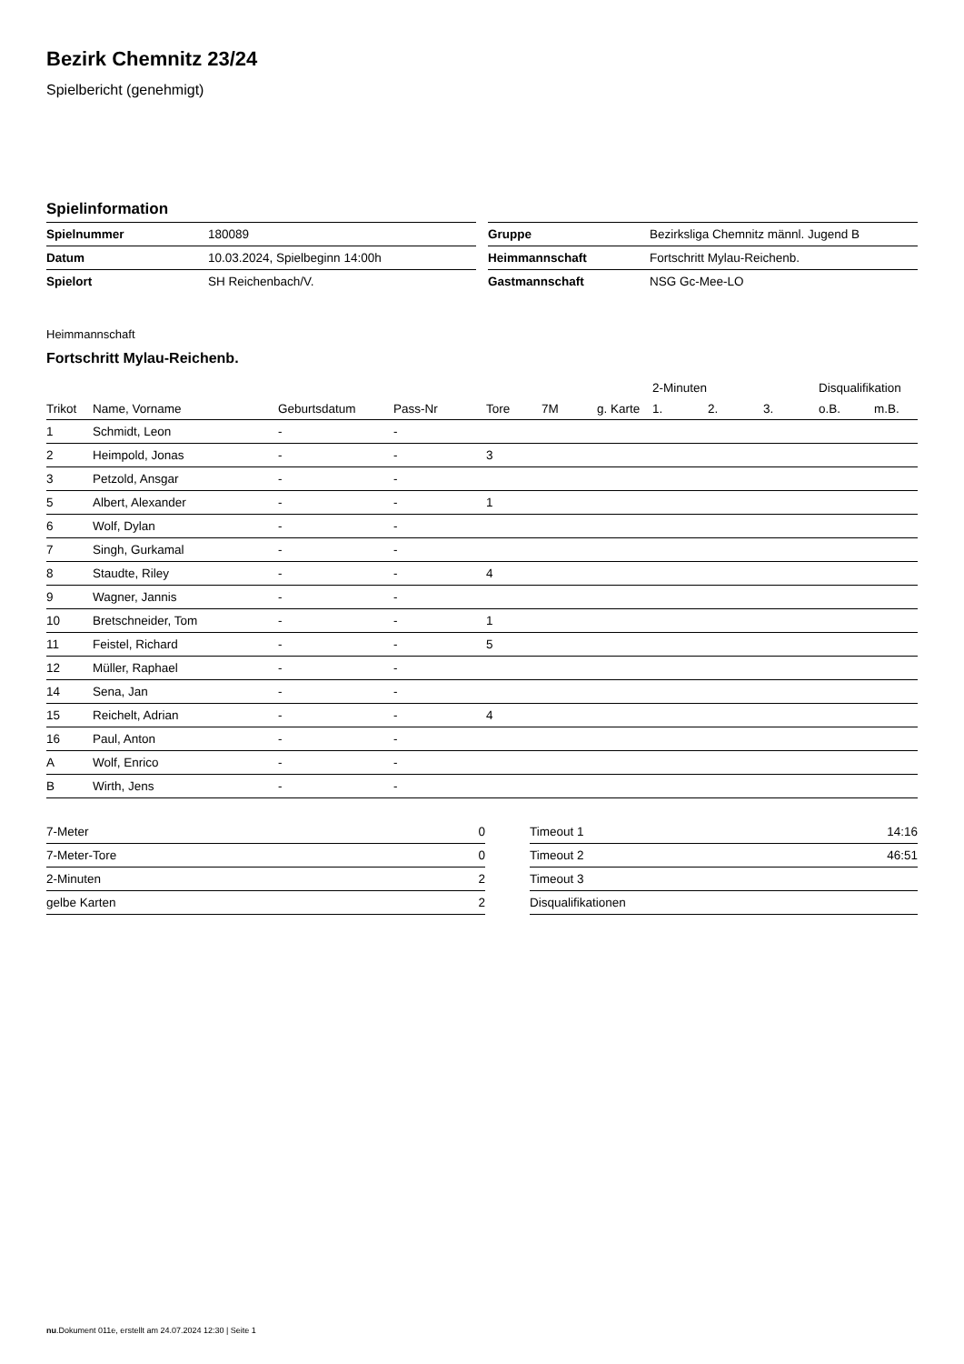Bezirk Chemnitz 23/24
Spielbericht (genehmigt)
Spielinformation
| Spielnummer | 180089 |
| Datum | 10.03.2024, Spielbeginn 14:00h |
| Spielort | SH Reichenbach/V. |
| Gruppe | Bezirksliga Chemnitz männl. Jugend B |
| Heimmannschaft | Fortschritt Mylau-Reichenb. |
| Gastmannschaft | NSG Gc-Mee-LO |
Heimmannschaft
Fortschritt Mylau-Reichenb.
| | | | | | | | 2-Minuten | | | Disqualifikation | |
| --- | --- | --- | --- | --- | --- | --- | --- | --- | --- | --- | --- |
| Trikot | Name, Vorname | Geburtsdatum | Pass-Nr | Tore | 7M | g. Karte | 1. | 2. | 3. | o.B. | m.B. |
| 1 | Schmidt, Leon | - | - | | | | | | | | |
| 2 | Heimpold, Jonas | - | - | 3 | | | | | | | |
| 3 | Petzold, Ansgar | - | - | | | | | | | | |
| 5 | Albert, Alexander | - | - | 1 | | | | | | | |
| 6 | Wolf, Dylan | - | - | | | | | | | | |
| 7 | Singh, Gurkamal | - | - | | | | | | | | |
| 8 | Staudte, Riley | - | - | 4 | | | | | | | |
| 9 | Wagner, Jannis | - | - | | | | | | | | |
| 10 | Bretschneider, Tom | - | - | 1 | | | | | | | |
| 11 | Feistel, Richard | - | - | 5 | | | | | | | |
| 12 | Müller, Raphael | - | - | | | | | | | | |
| 14 | Sena, Jan | - | - | | | | | | | | |
| 15 | Reichelt, Adrian | - | - | 4 | | | | | | | |
| 16 | Paul, Anton | - | - | | | | | | | | |
| A | Wolf, Enrico | - | - | | | | | | | | |
| B | Wirth, Jens | - | - | | | | | | | | |
| 7-Meter | 0 |
| 7-Meter-Tore | 0 |
| 2-Minuten | 2 |
| gelbe Karten | 2 |
| Timeout 1 | 14:16 |
| Timeout 2 | 46:51 |
| Timeout 3 | |
| Disqualifikationen | |
nu.Dokument 011e, erstellt am 24.07.2024 12:30 | Seite 1